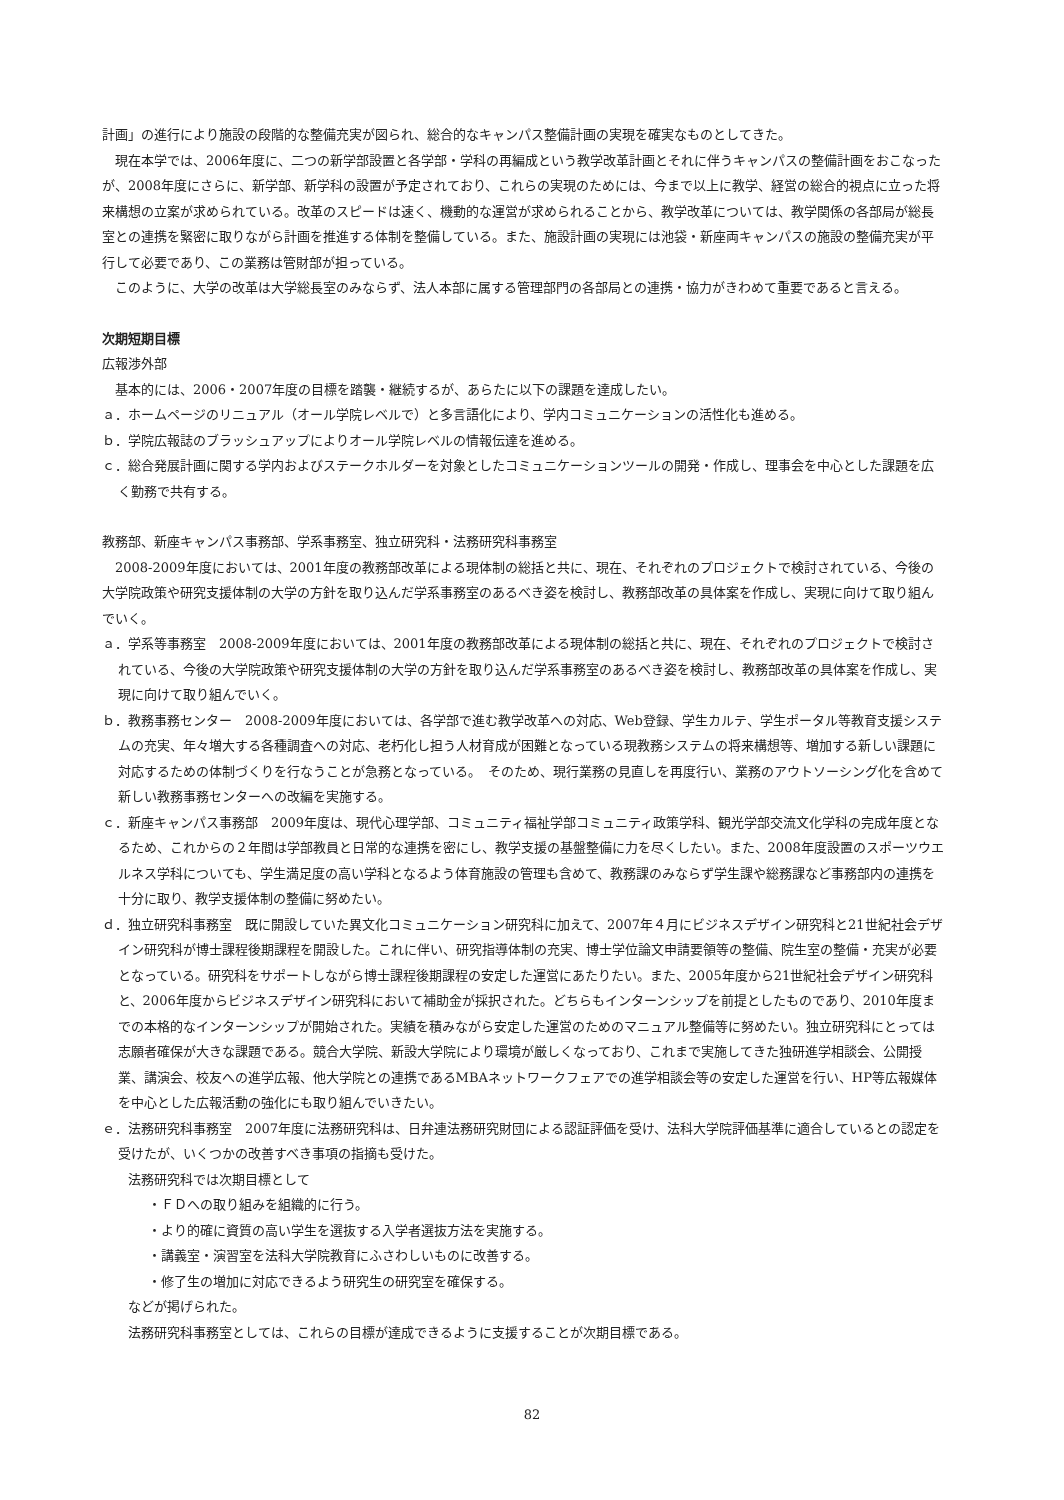計画」の進行により施設の段階的な整備充実が図られ、総合的なキャンパス整備計画の実現を確実なものとしてきた。
現在本学では、2006年度に、二つの新学部設置と各学部・学科の再編成という教学改革計画とそれに伴うキャンパスの整備計画をおこなったが、2008年度にさらに、新学部、新学科の設置が予定されており、これらの実現のためには、今まで以上に教学、経営の総合的視点に立った将来構想の立案が求められている。改革のスピードは速く、機動的な運営が求められることから、教学改革については、教学関係の各部局が総長室との連携を緊密に取りながら計画を推進する体制を整備している。また、施設計画の実現には池袋・新座両キャンパスの施設の整備充実が平行して必要であり、この業務は管財部が担っている。
このように、大学の改革は大学総長室のみならず、法人本部に属する管理部門の各部局との連携・協力がきわめて重要であると言える。
次期短期目標
広報渉外部
基本的には、2006・2007年度の目標を踏襲・継続するが、あらたに以下の課題を達成したい。
ａ．ホームページのリニュアル（オール学院レベルで）と多言語化により、学内コミュニケーションの活性化も進める。
ｂ．学院広報誌のブラッシュアップによりオール学院レベルの情報伝達を進める。
ｃ．総合発展計画に関する学内およびステークホルダーを対象としたコミュニケーションツールの開発・作成し、理事会を中心とした課題を広く勤務で共有する。
教務部、新座キャンパス事務部、学系事務室、独立研究科・法務研究科事務室
2008-2009年度においては、2001年度の教務部改革による現体制の総括と共に、現在、それぞれのプロジェクトで検討されている、今後の大学院政策や研究支援体制の大学の方針を取り込んだ学系事務室のあるべき姿を検討し、教務部改革の具体案を作成し、実現に向けて取り組んでいく。
ａ．学系等事務室　2008-2009年度においては、2001年度の教務部改革による現体制の総括と共に、現在、それぞれのプロジェクトで検討されている、今後の大学院政策や研究支援体制の大学の方針を取り込んだ学系事務室のあるべき姿を検討し、教務部改革の具体案を作成し、実現に向けて取り組んでいく。
ｂ．教務事務センター　2008-2009年度においては、各学部で進む教学改革への対応、Web登録、学生カルテ、学生ポータル等教育支援システムの充実、年々増大する各種調査への対応、老朽化し担う人材育成が困難となっている現教務システムの将来構想等、増加する新しい課題に対応するための体制づくりを行なうことが急務となっている。　そのため、現行業務の見直しを再度行い、業務のアウトソーシング化を含めて新しい教務事務センターへの改編を実施する。
ｃ．新座キャンパス事務部　2009年度は、現代心理学部、コミュニティ福祉学部コミュニティ政策学科、観光学部交流文化学科の完成年度となるため、これからの２年間は学部教員と日常的な連携を密にし、教学支援の基盤整備に力を尽くしたい。また、2008年度設置のスポーツウエルネス学科についても、学生満足度の高い学科となるよう体育施設の管理も含めて、教務課のみならず学生課や総務課など事務部内の連携を十分に取り、教学支援体制の整備に努めたい。
ｄ．独立研究科事務室　既に開設していた異文化コミュニケーション研究科に加えて、2007年４月にビジネスデザイン研究科と21世紀社会デザイン研究科が博士課程後期課程を開設した。これに伴い、研究指導体制の充実、博士学位論文申請要領等の整備、院生室の整備・充実が必要となっている。研究科をサポートしながら博士課程後期課程の安定した運営にあたりたい。また、2005年度から21世紀社会デザイン研究科と、2006年度からビジネスデザイン研究科において補助金が採択された。どちらもインターンシップを前提としたものであり、2010年度までの本格的なインターンシップが開始された。実績を積みながら安定した運営のためのマニュアル整備等に努めたい。独立研究科にとっては志願者確保が大きな課題である。競合大学院、新設大学院により環境が厳しくなっており、これまで実施してきた独研進学相談会、公開授業、講演会、校友への進学広報、他大学院との連携であるMBAネットワークフェアでの進学相談会等の安定した運営を行い、HP等広報媒体を中心とした広報活動の強化にも取り組んでいきたい。
ｅ．法務研究科事務室　2007年度に法務研究科は、日弁連法務研究財団による認証評価を受け、法科大学院評価基準に適合しているとの認定を受けたが、いくつかの改善すべき事項の指摘も受けた。
法務研究科では次期目標として
・ＦＤへの取り組みを組織的に行う。
・より的確に資質の高い学生を選抜する入学者選抜方法を実施する。
・講義室・演習室を法科大学院教育にふさわしいものに改善する。
・修了生の増加に対応できるよう研究生の研究室を確保する。
などが掲げられた。
法務研究科事務室としては、これらの目標が達成できるように支援することが次期目標である。
82